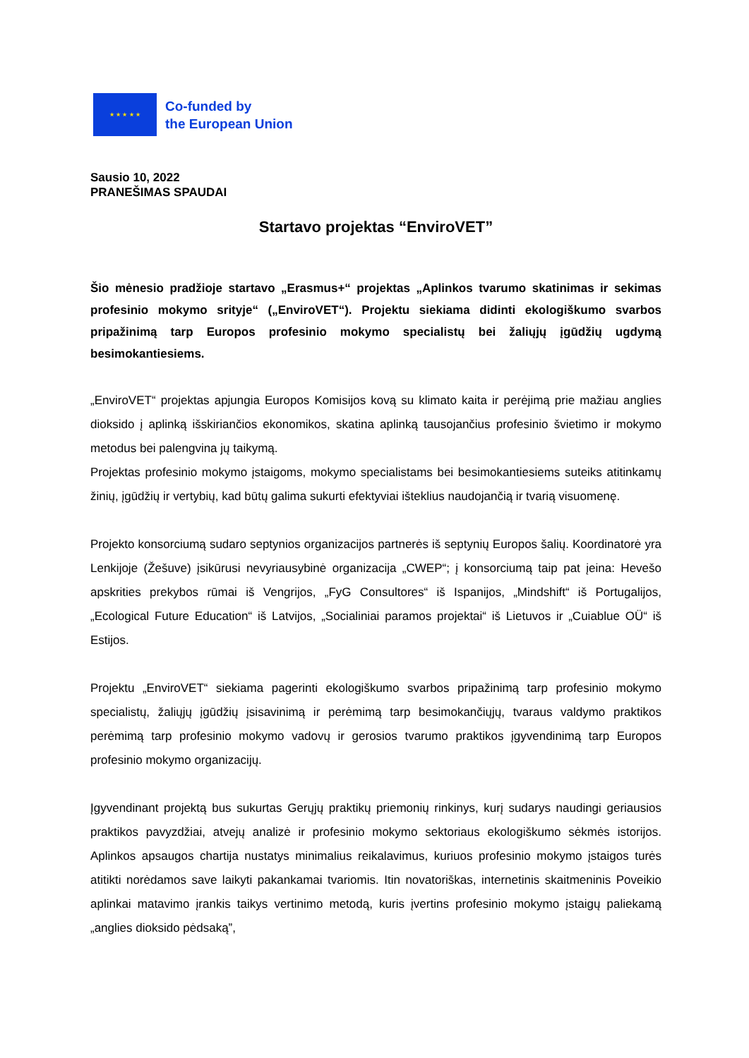★ ★ ★ ★ ★
Co-funded by
the European Union
Sausio 10, 2022
PRANEŠIMAS SPAUDAI
Startavo projektas “EnviroVET”
Šio mėnesio pradžioje startavo „Erasmus+“ projektas „Aplinkos tvarumo skatinimas ir sekimas profesinio mokymo srityje“ („EnviroVET“). Projektu siekiama didinti ekologiškumo svarbos pripažinimą tarp Europos profesinio mokymo specialistų bei žaliųjų įgūdžių ugdymą besimokantiesiems.
„EnviroVET“ projektas apjungia Europos Komisijos kovą su klimato kaita ir perėjimą prie mažiau anglies dioksido į aplinką išskiriančios ekonomikos, skatina aplinką tausojančius profesinio švietimo ir mokymo metodus bei palengvina jų taikymą.
Projektas profesinio mokymo įstaigoms, mokymo specialistams bei besimokantiesiems suteiks atitinkamų žinių, įgūdžių ir vertybių, kad būtų galima sukurti efektyviai išteklius naudojančią ir tvarią visuomenę.
Projekto konsorciumą sudaro septynios organizacijos partnerės iš septynių Europos šalių. Koordinatorė yra Lenkijoje (Žešuve) įsikūrusi nevyriausybinė organizacija „CWEP“; į konsorciumą taip pat įeina: Hevešo apskrities prekybos rūmai iš Vengrijos, „FyG Consultores“ iš Ispanijos, „Mindshift“ iš Portugalijos, „Ecological Future Education“ iš Latvijos, „Socialiniai paramos projektai“ iš Lietuvos ir „Cuiablue OÜ“ iš Estijos.
Projektu „EnviroVET“ siekiama pagerinti ekologiškumo svarbos pripažinimą tarp profesinio mokymo specialistų, žaliųjų įgūdžių įsisavinimą ir perėmimą tarp besimokančiųjų, tvaraus valdymo praktikos perėmimą tarp profesinio mokymo vadovų ir gerosios tvarumo praktikos įgyvendinimą tarp Europos profesinio mokymo organizacijų.
Įgyvendinant projektą bus sukurtas Gerųjų praktikų priemonių rinkinys, kurį sudarys naudingi geriausios praktikos pavyzdžiai, atvejų analizė ir profesinio mokymo sektoriaus ekologiškumo sėkmės istorijos. Aplinkos apsaugos chartija nustatys minimalius reikalavimus, kuriuos profesinio mokymo įstaigos turės atitikti norėdamos save laikyti pakankamai tvariomis. Itin novatoriškas, internetinis skaitmeninis Poveikio aplinkai matavimo įrankis taikys vertinimo metodą, kuris įvertins profesinio mokymo įstaigų paliekamą „anglies dioksido pėdsaką”,